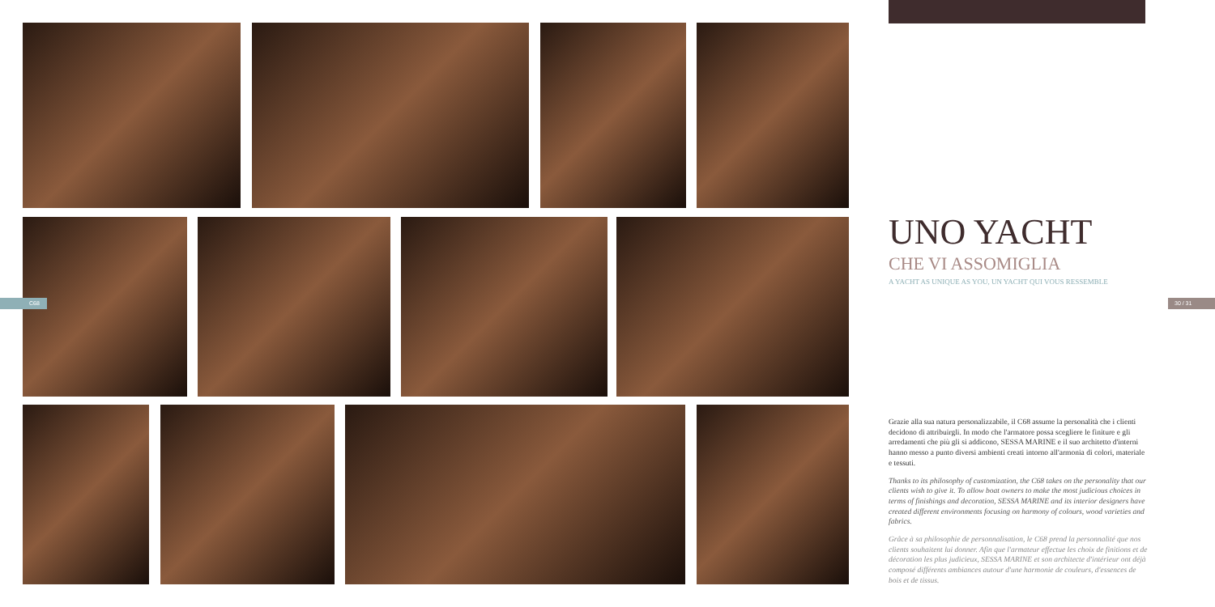C68
UNO YACHT
CHE VI ASSOMIGLIA
A YACHT AS UNIQUE AS YOU, UN YACHT QUI VOUS RESSEMBLE
30 / 31
Grazie alla sua natura personalizzabile, il C68 assume la personalità che i clienti decidono di attribuirgli. In modo che l'armatore possa scegliere le finiture e gli arredamenti che più gli si addicono, SESSA MARINE e il suo architetto d'interni hanno messo a punto diversi ambienti creati intorno all'armonia di colori, materiale e tessuti.
Thanks to its philosophy of customization, the C68 takes on the personality that our clients wish to give it. To allow boat owners to make the most judicious choices in terms of finishings and decoration, SESSA MARINE and its interior designers have created different environments focusing on harmony of colours, wood varieties and fabrics.
Grâce à sa philosophie de personnalisation, le C68 prend la personnalité que nos clients souhaitent lui donner. Afin que l'armateur effectue les choix de finitions et de décoration les plus judicieux, SESSA MARINE et son architecte d'intérieur ont déjà composé différents ambiances autour d'une harmonie de couleurs, d'essences de bois et de tissus.